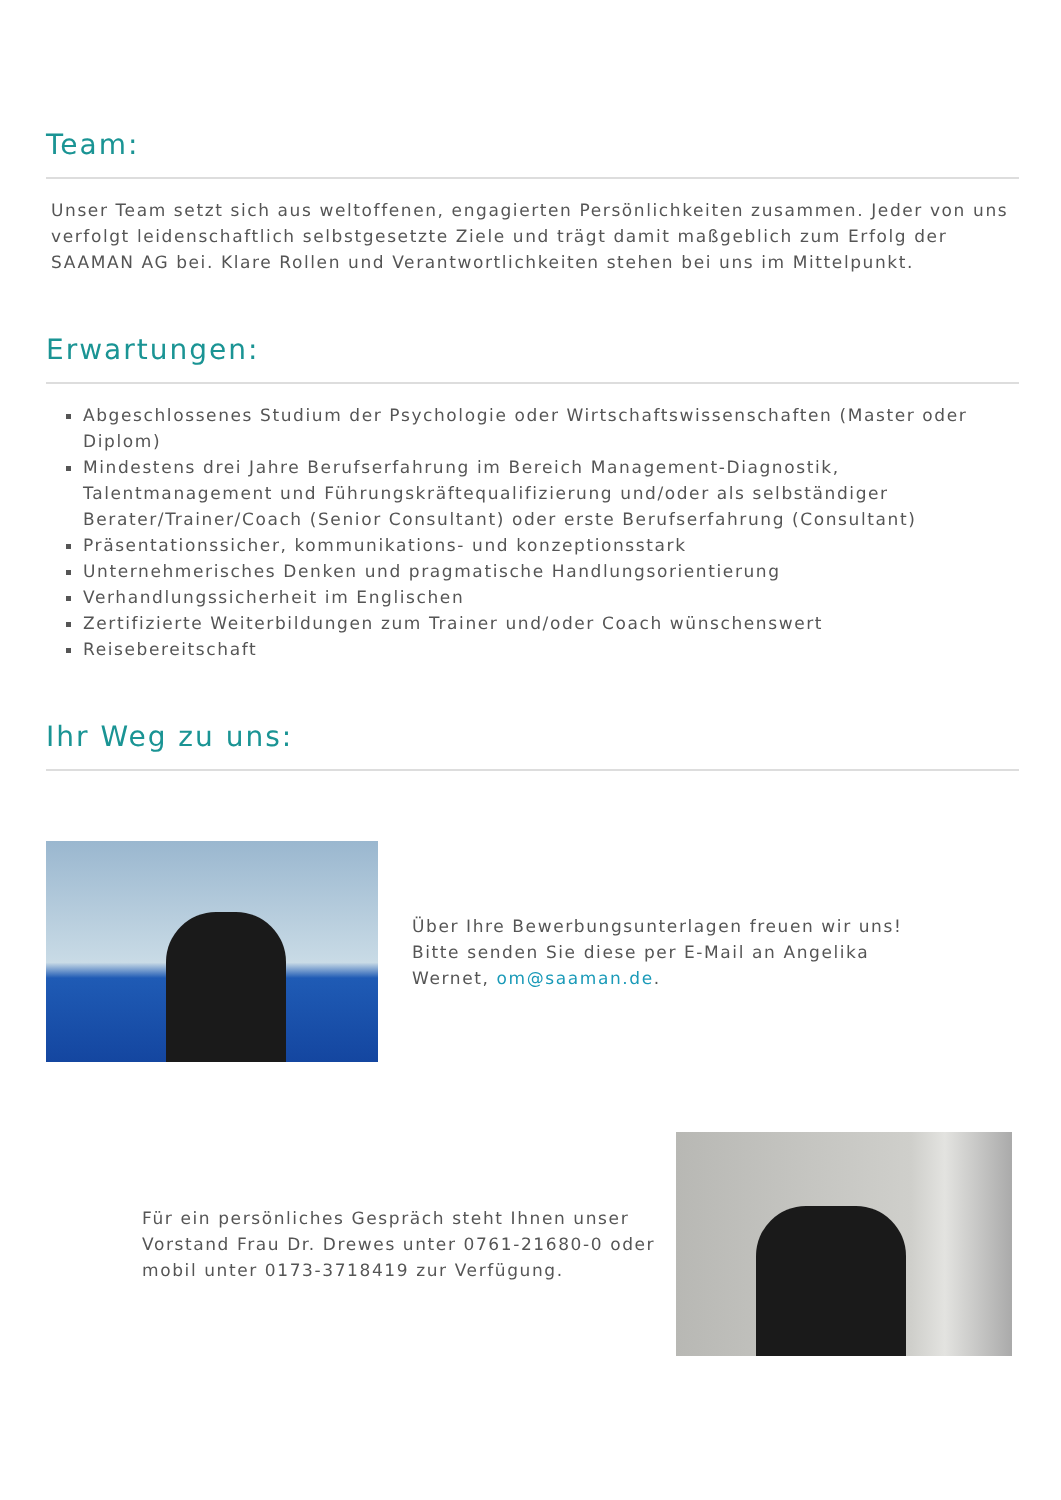Team:
Unser Team setzt sich aus weltoffenen, engagierten Persönlichkeiten zusammen. Jeder von uns verfolgt leidenschaftlich selbstgesetzte Ziele und trägt damit maßgeblich zum Erfolg der SAAMAN AG bei. Klare Rollen und Verantwortlichkeiten stehen bei uns im Mittelpunkt.
Erwartungen:
Abgeschlossenes Studium der Psychologie oder Wirtschaftswissenschaften (Master oder Diplom)
Mindestens drei Jahre Berufserfahrung im Bereich Management-Diagnostik, Talentmanagement und Führungskräftequalifizierung und/oder als selbständiger Berater/Trainer/Coach (Senior Consultant) oder erste Berufserfahrung (Consultant)
Präsentationssicher, kommunikations- und konzeptionsstark
Unternehmerisches Denken und pragmatische Handlungsorientierung
Verhandlungssicherheit im Englischen
Zertifizierte Weiterbildungen zum Trainer und/oder Coach wünschenswert
Reisebereitschaft
Ihr Weg zu uns:
Über Ihre Bewerbungsunterlagen freuen wir uns! Bitte senden Sie diese per E-Mail an Angelika Wernet, om@saaman.de.
Für ein persönliches Gespräch steht Ihnen unser Vorstand Frau Dr. Drewes unter 0761-21680-0 oder mobil unter 0173-3718419 zur Verfügung.